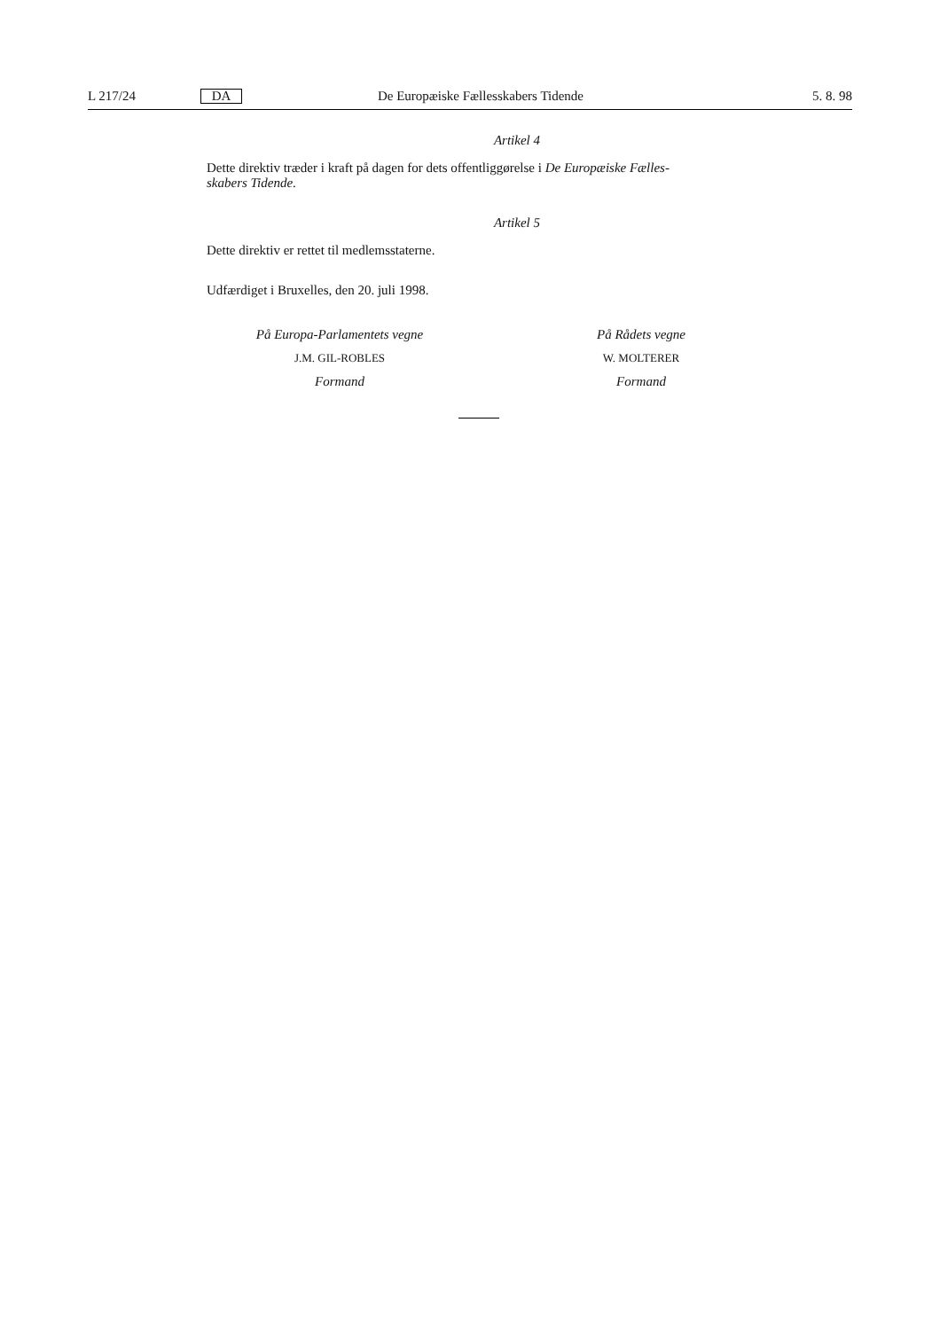L 217/24 DA De Europæiske Fællesskabers Tidende 5. 8. 98
Artikel 4
Dette direktiv træder i kraft på dagen for dets offentliggørelse i De Europæiske Fælles-
skabers Tidende.
Artikel 5
Dette direktiv er rettet til medlemsstaterne.
Udfærdiget i Bruxelles, den 20. juli 1998.
På Europa-Parlamentets vegne
J.M. GIL-ROBLES
Formand
På Rådets vegne
W. MOLTERER
Formand